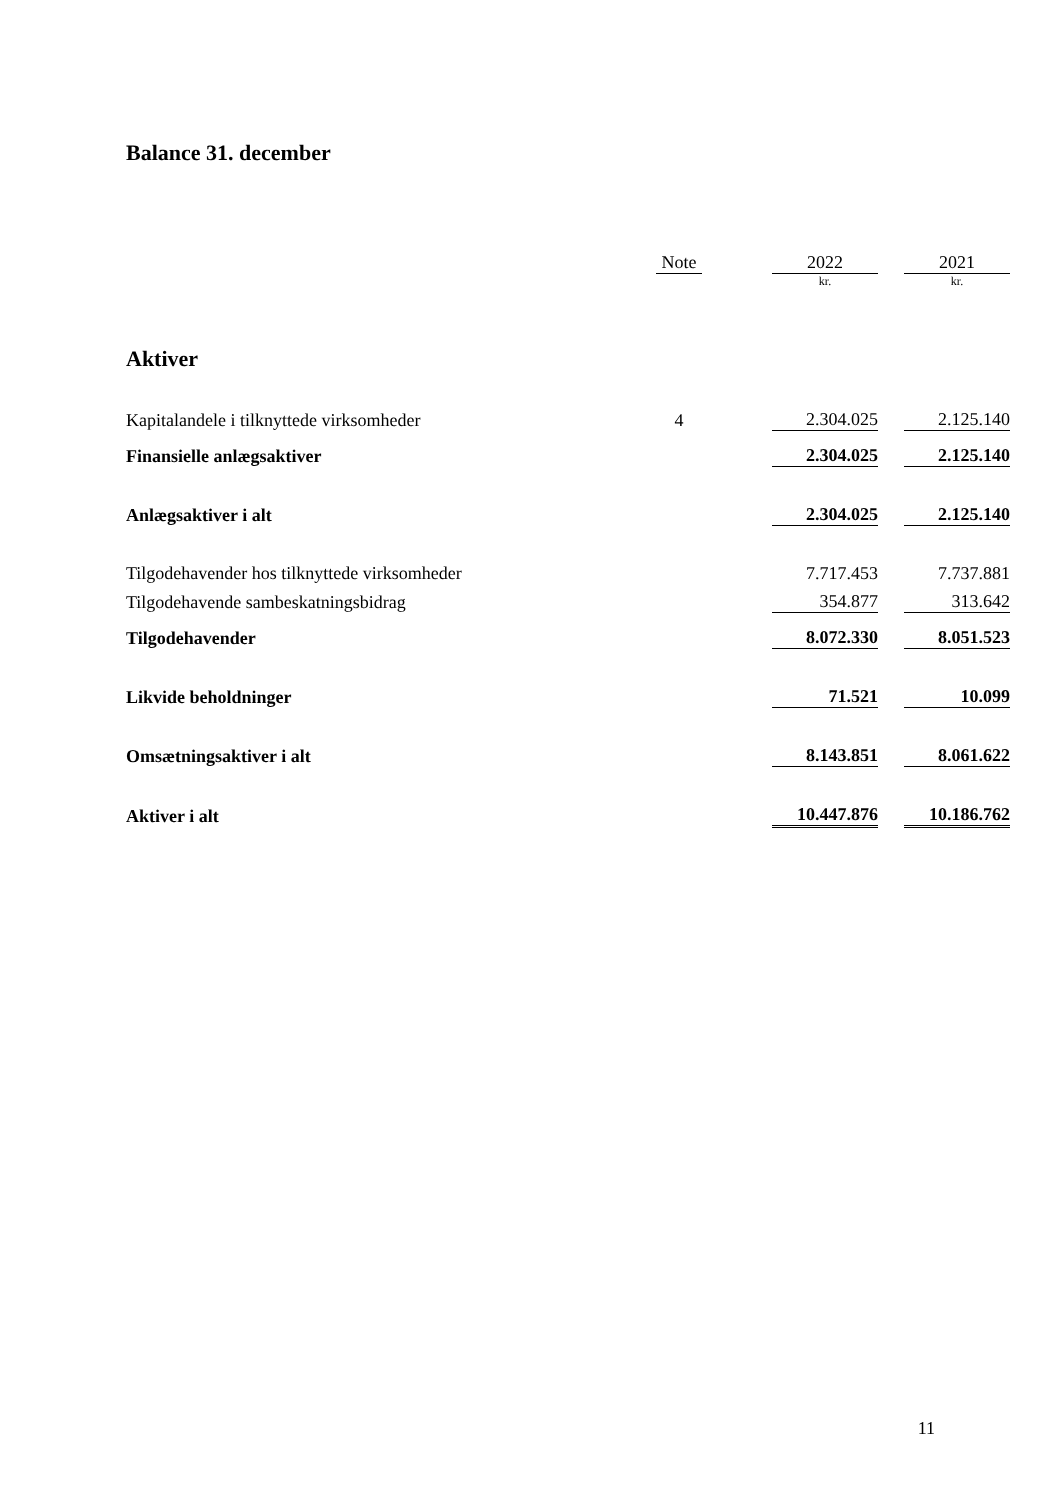Balance 31. december
| | Note | | 2022 | | 2021 |
| --- | --- | --- | --- | --- | --- |
| | | | kr. | | kr. |
| Aktiver | | | | | |
| Kapitalandele i tilknyttede virksomheder | 4 | | 2.304.025 | | 2.125.140 |
| Finansielle anlægsaktiver | | | 2.304.025 | | 2.125.140 |
| Anlægsaktiver i alt | | | 2.304.025 | | 2.125.140 |
| Tilgodehavender hos tilknyttede virksomheder | | | 7.717.453 | | 7.737.881 |
| Tilgodehavende sambeskatningsbidrag | | | 354.877 | | 313.642 |
| Tilgodehavender | | | 8.072.330 | | 8.051.523 |
| Likvide beholdninger | | | 71.521 | | 10.099 |
| Omsætningsaktiver i alt | | | 8.143.851 | | 8.061.622 |
| Aktiver i alt | | | 10.447.876 | | 10.186.762 |
11